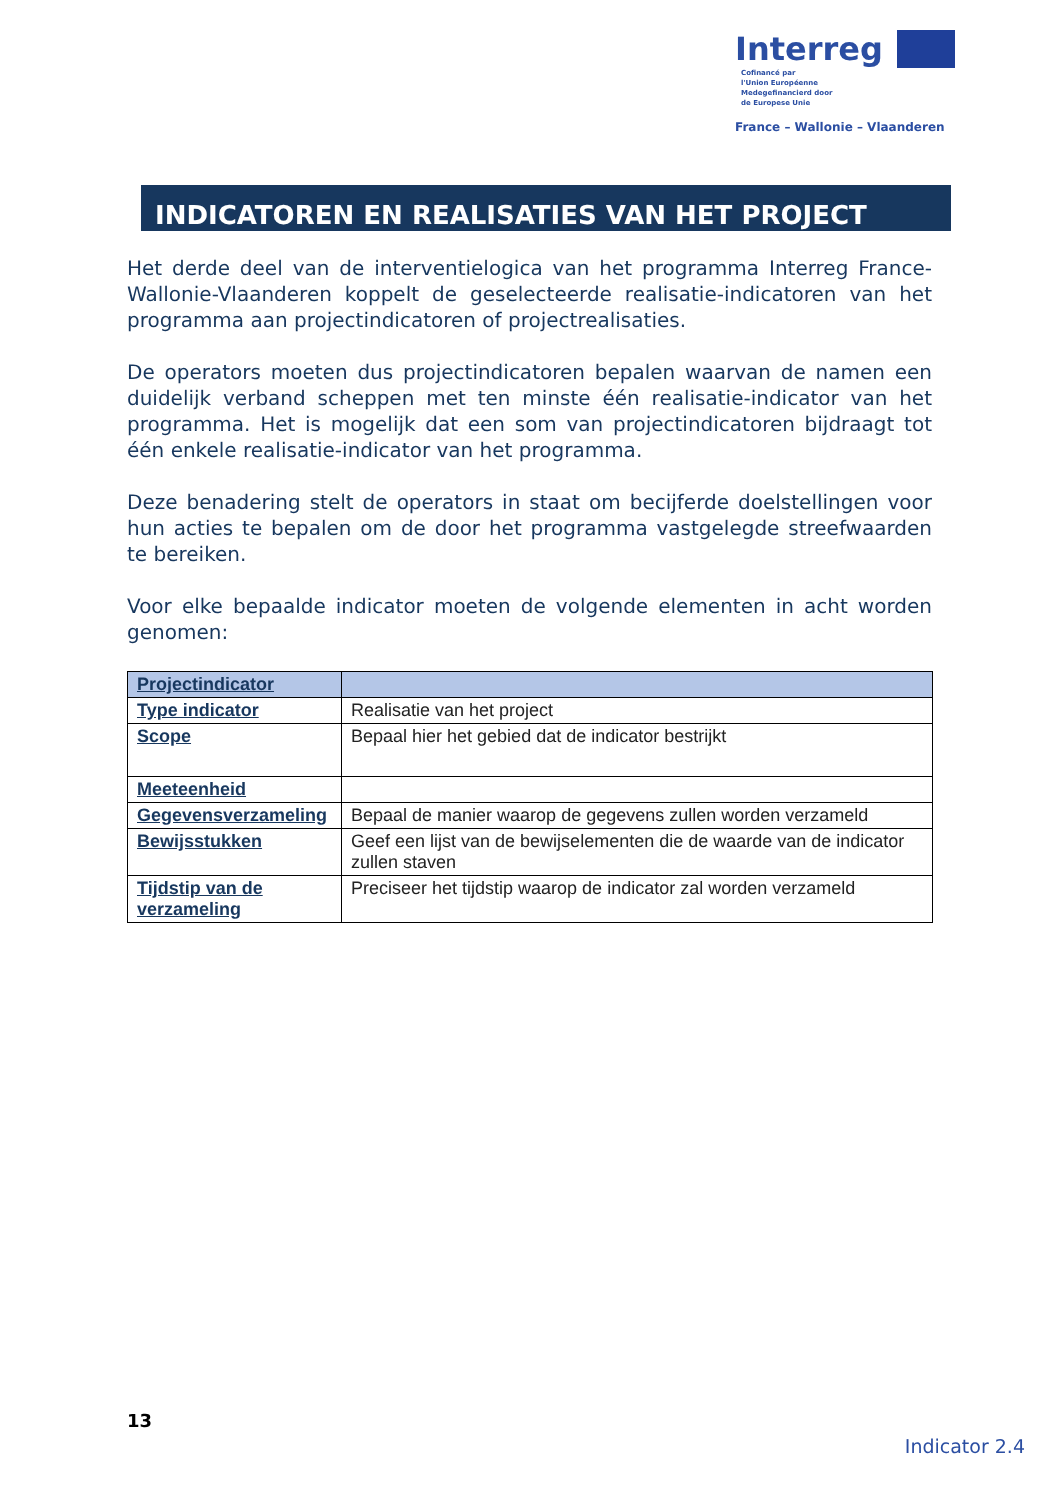Interreg Cofinancé par
l'Union Européenne
Medegefinancierd door
de Europese Unie
France – Wallonie – Vlaanderen
INDICATOREN EN REALISATIES VAN HET PROJECT
Het derde deel van de interventielogica van het programma Interreg France-Wallonie-Vlaanderen koppelt de geselecteerde realisatie-indicatoren van het programma aan projectindicatoren of projectrealisaties.
De operators moeten dus projectindicatoren bepalen waarvan de namen een duidelijk verband scheppen met ten minste één realisatie-indicator van het programma. Het is mogelijk dat een som van projectindicatoren bijdraagt tot één enkele realisatie-indicator van het programma.
Deze benadering stelt de operators in staat om becijferde doelstellingen voor hun acties te bepalen om de door het programma vastgelegde streefwaarden te bereiken.
Voor elke bepaalde indicator moeten de volgende elementen in acht worden genomen:
| Projectindicator | |
| Type indicator | Realisatie van het project |
| Scope | Bepaal hier het gebied dat de indicator bestrijkt |
| Meeteenheid | |
| Gegevensverzameling | Bepaal de manier waarop de gegevens zullen worden verzameld |
| Bewijsstukken | Geef een lijst van de bewijselementen die de waarde van de indicator zullen staven |
| Tijdstip van de verzameling | Preciseer het tijdstip waarop de indicator zal worden verzameld |
13
Indicator 2.4